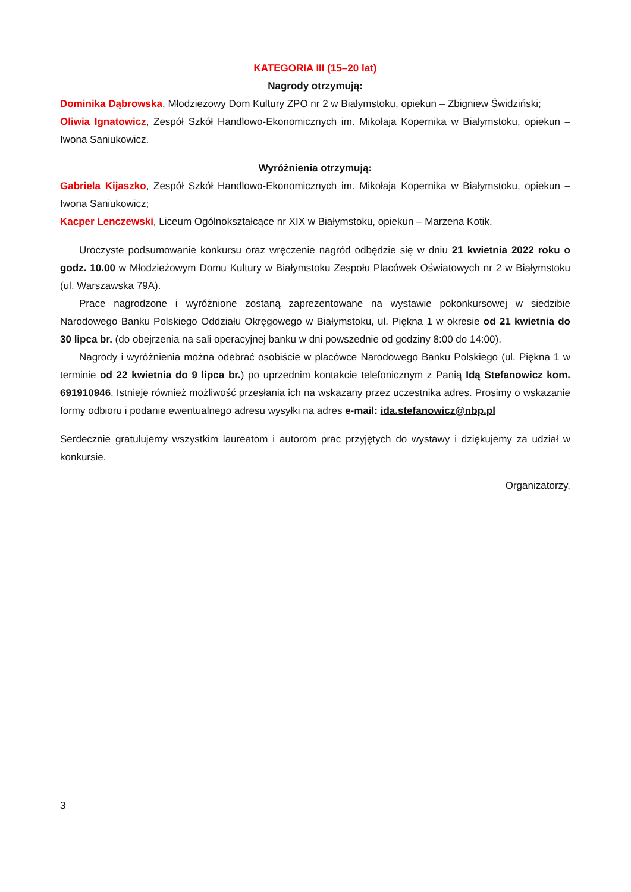KATEGORIA III (15–20 lat)
Nagrody otrzymują:
Dominika Dąbrowska, Młodzieżowy Dom Kultury ZPO nr 2 w Białymstoku, opiekun – Zbigniew Świdziński;
Oliwia Ignatowicz, Zespół Szkół Handlowo-Ekonomicznych im. Mikołaja Kopernika w Białymstoku, opiekun – Iwona Saniukowicz.
Wyróżnienia otrzymują:
Gabriela Kijaszko, Zespół Szkół Handlowo-Ekonomicznych im. Mikołaja Kopernika w Białymstoku, opiekun – Iwona Saniukowicz;
Kacper Lenczewski, Liceum Ogólnokształcące nr XIX w Białymstoku, opiekun – Marzena Kotik.
Uroczyste podsumowanie konkursu oraz wręczenie nagród odbędzie się w dniu 21 kwietnia 2022 roku o godz. 10.00 w Młodzieżowym Domu Kultury w Białymstoku Zespołu Placówek Oświatowych nr 2 w Białymstoku (ul. Warszawska 79A).
Prace nagrodzone i wyróżnione zostaną zaprezentowane na wystawie pokonkursowej w siedzibie Narodowego Banku Polskiego Oddziału Okręgowego w Białymstoku, ul. Piękna 1 w okresie od 21 kwietnia do 30 lipca br. (do obejrzenia na sali operacyjnej banku w dni powszednie od godziny 8:00 do 14:00).
Nagrody i wyróżnienia można odebrać osobiście w placówce Narodowego Banku Polskiego (ul. Piękna 1 w terminie od 22 kwietnia do 9 lipca br.) po uprzednim kontakcie telefonicznym z Panią Idą Stefanowicz kom. 691910946. Istnieje również możliwość przesłania ich na wskazany przez uczestnika adres. Prosimy o wskazanie formy odbioru i podanie ewentualnego adresu wysyłki na adres e-mail: ida.stefanowicz@nbp.pl
Serdecznie gratulujemy wszystkim laureatom i autorom prac przyjętych do wystawy i dziękujemy za udział w konkursie.
Organizatorzy.
3